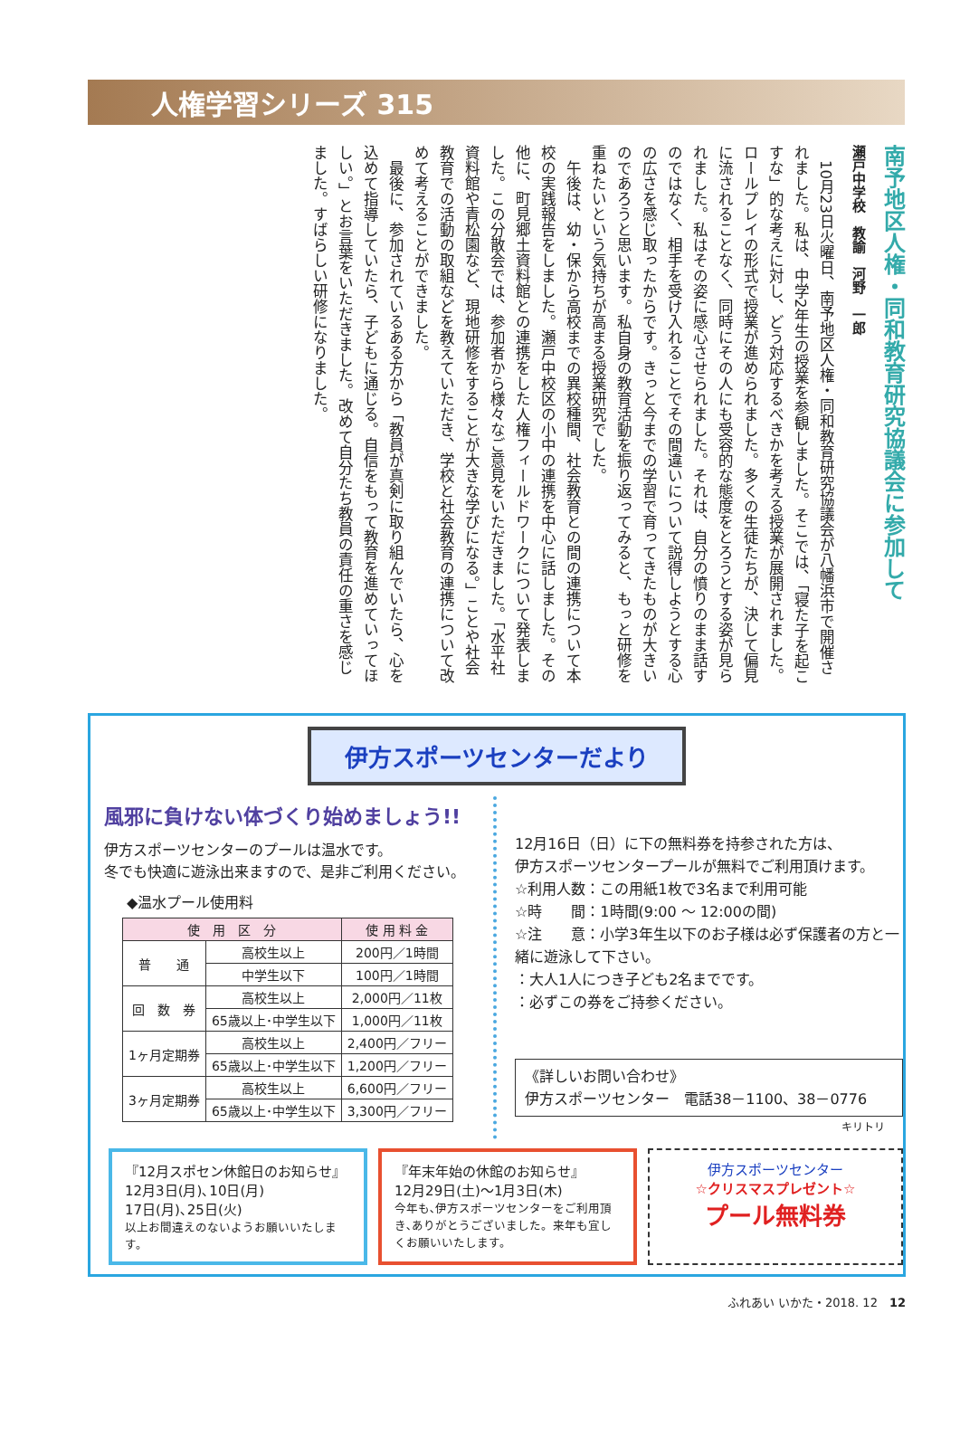人権学習シリーズ 315
南予地区人権・同和教育研究協議会に参加して
瀬戸中学校　教諭　河野　一郎
　10月23日火曜日、南予地区人権・同和教育研究協議会が八幡浜市で開催されました。私は、中学2年生の授業を参観しました。そこでは、「寝た子を起こすな」的な考えに対し、どう対応するべきかを考える授業が展開されました。ロールプレイの形式で授業が進められました。多くの生徒たちが、決して偏見に流されることなく、同時にその人にも受容的な態度をとろうとする姿が見られました。私はその姿に感心させられました。それは、自分の憤りのまま話すのではなく、相手を受け入れることでその間違いについて説得しようとする心の広さを感じ取ったからです。きっと今までの学習で育ってきたものが大きいのであろうと思います。私自身の教育活動を振り返ってみると、もっと研修を重ねたいという気持ちが高まる授業研究でした。
　午後は、幼・保から高校までの異校種間、社会教育との間の連携について本校の実践報告をしました。瀬戸中校区の小中の連携を中心に話しました。その他に、町見郷土資料館との連携をした人権フィールドワークについて発表しました。この分散会では、参加者から様々なご意見をいただきました。「水平社資料館や青松園など、現地研修をすることが大きな学びになる。」ことや社会教育での活動の取組などを教えていただき、学校と社会教育の連携について改めて考えることができました。
　最後に、参加されているある方から「教員が真剣に取り組んでいたら、心を込めて指導していたら、子どもに通じる。自信をもって教育を進めていってほしい。」とお言葉をいただきました。改めて自分たち教員の責任の重さを感じました。すばらしい研修になりました。
伊方スポーツセンターだより
風邪に負けない体づくり始めましょう!!
伊方スポーツセンターのプールは温水です。
冬でも快適に遊泳出来ますので、是非ご利用ください。
◆温水プール使用料
| 使 用 区 分 | | 使 用 料 金 |
| --- | --- | --- |
| 普 通 | 高校生以上 | 200円／1時間 |
| | 中学生以下 | 100円／1時間 |
| 回 数 券 | 高校生以上 | 2,000円／11枚 |
| | 65歳以上･中学生以下 | 1,000円／11枚 |
| 1ヶ月定期券 | 高校生以上 | 2,400円／フリー |
| | 65歳以上･中学生以下 | 1,200円／フリー |
| 3ヶ月定期券 | 高校生以上 | 6,600円／フリー |
| | 65歳以上･中学生以下 | 3,300円／フリー |
12月16日（日）に下の無料券を持参された方は、
伊方スポーツセンタープールが無料でご利用頂けます。
☆利用人数：この用紙1枚で3名まで利用可能
☆時　　間：1時間(9:00 ～ 12:00の間)
☆注　　意：小学3年生以下のお子様は必ず保護者の方と一緒に遊泳して下さい。
：大人1人につき子ども2名までです。
：必ずこの券をご持参ください。
《詳しいお問い合わせ》
伊方スポーツセンター　電話38－1100、38－0776
キリトリ
『12月スポセン休館日のお知らせ』
12月3日(月)､10日(月)
17日(月)､25日(火)
以上お間違えのないようお願いいたします。
『年末年始の休館のお知らせ』
12月29日(土)～1月3日(木)
今年も､伊方スポーツセンターをご利用頂き､ありがとうございました。来年も宜しくお願いいたします。
伊方スポーツセンター
☆クリスマスプレゼント☆
プール無料券
ふれあい いかた・2018. 12　12